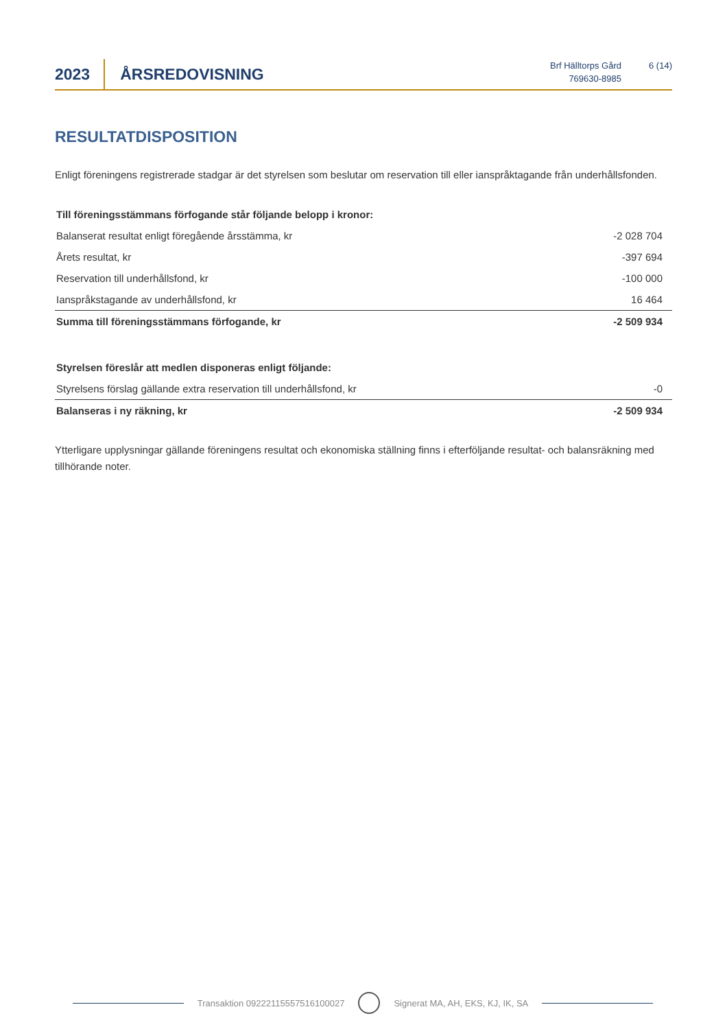2023
ÅRSREDOVISNING
Brf Hälltorps Gård
769630-8985
6 (14)
RESULTATDISPOSITION
Enligt föreningens registrerade stadgar är det styrelsen som beslutar om reservation till eller ianspråktagande från underhållsfonden.
| Till föreningsstämmans förfogande står följande belopp i kronor: | |
| Balanserat resultat enligt föregående årsstämma, kr | -2 028 704 |
| Årets resultat, kr | -397 694 |
| Reservation till underhållsfond, kr | -100 000 |
| Ianspråkstagande av underhållsfond, kr | 16 464 |
| Summa till föreningsstämmans förfogande, kr | -2 509 934 |
| Styrelsen föreslår att medlen disponeras enligt följande: | |
| Styrelsens förslag gällande extra reservation till underhållsfond, kr | -0 |
| Balanseras i ny räkning, kr | -2 509 934 |
Ytterligare upplysningar gällande föreningens resultat och ekonomiska ställning finns i efterföljande resultat- och balansräkning med tillhörande noter.
Transaktion 09222115557516100027
Signerat MA, AH, EKS, KJ, IK, SA